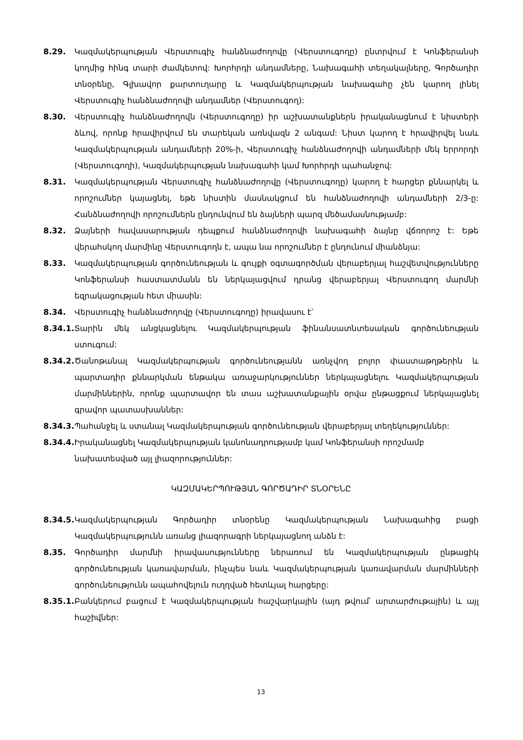8.29. Կազմակերպության Վերստուգիչ հանձնաժողովը (Վերստուգողը) ընտրվում է Կոնֆերանսի կողմից հինգ տարի ժամկետով: Խորհրդի անդամները, Նախագահի տեղակալները, Գործադիր տնօրենը, Գլխավոր քարտուղարը և Կազմակերպության նախագահը չեն կարող լինել Վերստուգիչ հանձնաժողովի անդամներ (Վերստուգող):
8.30. Վերստուգիչ հանձնաժողովն (Վերստուգողը) իր աշխատանքներն իրականացնում է նիստերի ձևով, որոնք հրավիրվում են տարեկան առնվազն 2 անգամ: Նիստ կարող է հրավիրվել նաև Կազմակերպության անդամների 20%-ի, Վերստուգիչ հանձնաժողովի անդամների մեկ երրորդի (Վերստուգողի), Կազմակերպության նախագահի կամ Խորհրդի պահանջով:
8.31. Կազմակերպության Վերստուգիչ հանձնաժողովը (Վերստուգողը) կարող է հարցեր քննարկել և որոշումներ կայացնել, եթե նիստին մասնակցում են հանձնաժողովի անդամների 2/3-ը: Հանձնաժողովի որոշումներն ընդունվում են ձայների պարզ մեծամասնությամբ:
8.32. Ձայների հավասարության դեպքում հանձնաժողովի նախագահի ձայնը վճռորոշ է: Եթե վերահսկող մարմինը Վերստուգողն է, ապա նա որոշումներ է ընդունում միանձնյա:
8.33. Կազմակերպության գործունեության և գույքի օգտագործման վերաբերյալ հաշվետվությունները Կոնֆերանսի հաստատմանն են ներկայացվում դրանց վերաբերյալ Վերստուգող մարմնի եզրակացության հետ միասին:
8.34. Վերստուգիչ հանձնաժողովը (Վերստուգողը) իրավասու է՝
8.34.1.
Տարին մեկ անցկացնելու Կազմակերպության ֆինանսատնտեսական գործունեության ստուգում:
8.34.2.
Ծանոթանալ Կազմակերպության գործունեությանն առնչվող բոլոր փաստաթղթերին և պարտադիր քննարկման ենթակա առաջարկություններ ներկայացնելու Կազմակերպության մարմիններին, որոնք պարտավոր են տաս աշխատանքային օրվա ընթացքում ներկայացնել գրավոր պատասխաններ:
8.34.3.
Պահանջել և ստանալ Կազմակերպության գործունեության վերաբերյալ տեղեկություններ:
8.34.4.
Իրականացնել Կազմակերպության կանոնադրությամբ կամ Կոնֆերանսի որոշմամբ նախատեսված այլ լիազորություններ:
ԿԱԶՄԱԿԵՐՊՈՒԹՅԱՆ ԳՈՐԾԱԴԻՐ ՏՆՕՐԵՆԸ
8.34.5.
Կազմակերպության Գործադիր տնօրենը Կազմակերպության Նախագահից բացի Կազմակերպությունն առանց լիազորագրի ներկայացնող անձն է:
8.35. Գործադիր մարմնի իրավասությունները ներառում են Կազմակերպության ընթացիկ գործունեության կառավարման, ինչպես նաև Կազմակերպության կառավարման մարմինների գործունեությունն ապահովելուն ուղղված հետևյալ հարցերը:
8.35.1.
Բանկերում բացում է Կազմակերպության հաշվարկային (այդ թվում՝ արտարժութային) և այլ հաշիվներ:
13